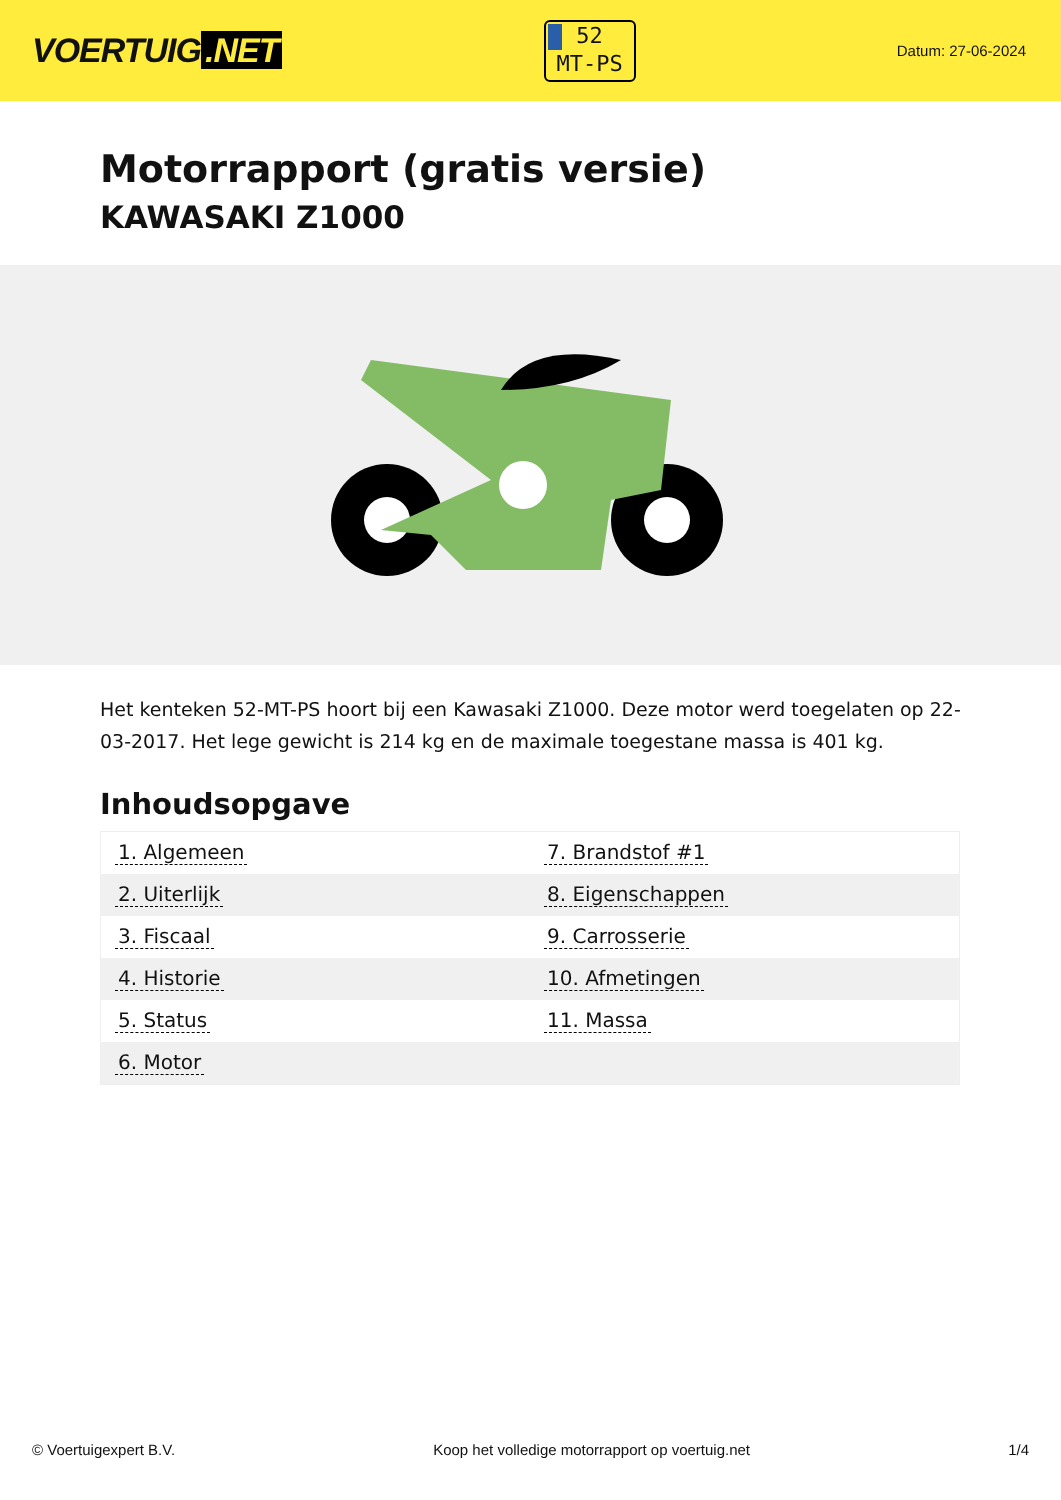VOERTUIG.NET
52
MT-PS
Datum: 27-06-2024
Motorrapport (gratis versie)
KAWASAKI Z1000
Het kenteken 52-MT-PS hoort bij een Kawasaki Z1000. Deze motor werd toegelaten op 22-03-2017. Het lege gewicht is 214 kg en de maximale toegestane massa is 401 kg.
Inhoudsopgave
| 1. Algemeen | 7. Brandstof #1 |
| 2. Uiterlijk | 8. Eigenschappen |
| 3. Fiscaal | 9. Carrosserie |
| 4. Historie | 10. Afmetingen |
| 5. Status | 11. Massa |
| 6. Motor | |
© Voertuigexpert B.V. Koop het volledige motorrapport op voertuig.net 1/4